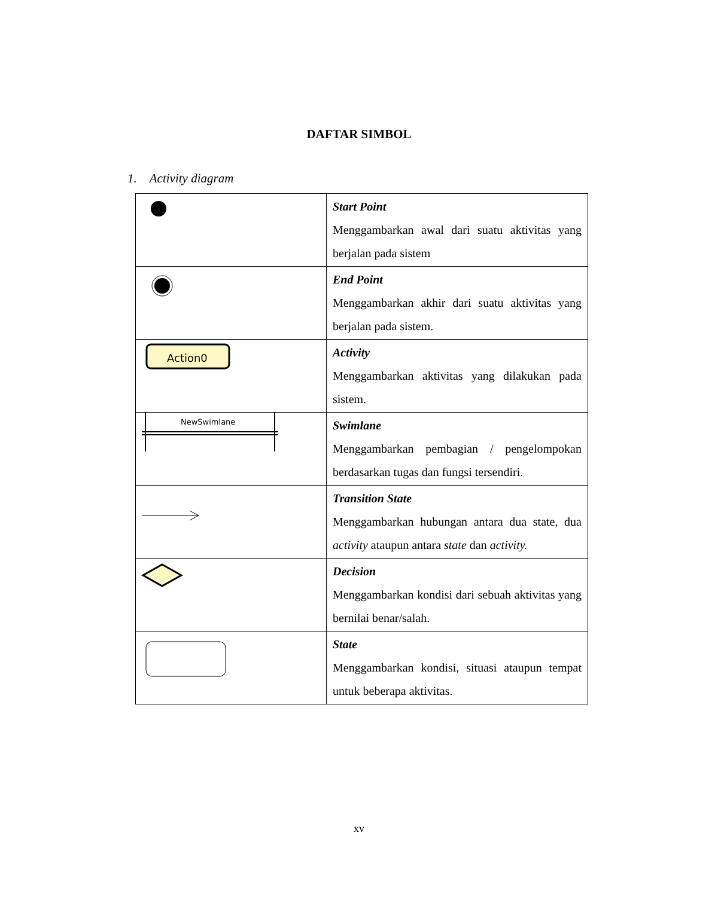DAFTAR SIMBOL
1. Activity diagram
| | Start Point Menggambarkan awal dari suatu aktivitas yang berjalan pada sistem |
| | End Point Menggambarkan akhir dari suatu aktivitas yang berjalan pada sistem. |
| Action0 | Activity Menggambarkan aktivitas yang dilakukan pada sistem. |
| NewSwimlane | Swimlane Menggambarkan pembagian / pengelompokan berdasarkan tugas dan fungsi tersendiri. |
| | Transition State Menggambarkan hubungan antara dua state, dua activity ataupun antara state dan activity. |
| | Decision Menggambarkan kondisi dari sebuah aktivitas yang bernilai benar/salah. |
| | State Menggambarkan kondisi, situasi ataupun tempat untuk beberapa aktivitas. |
xv